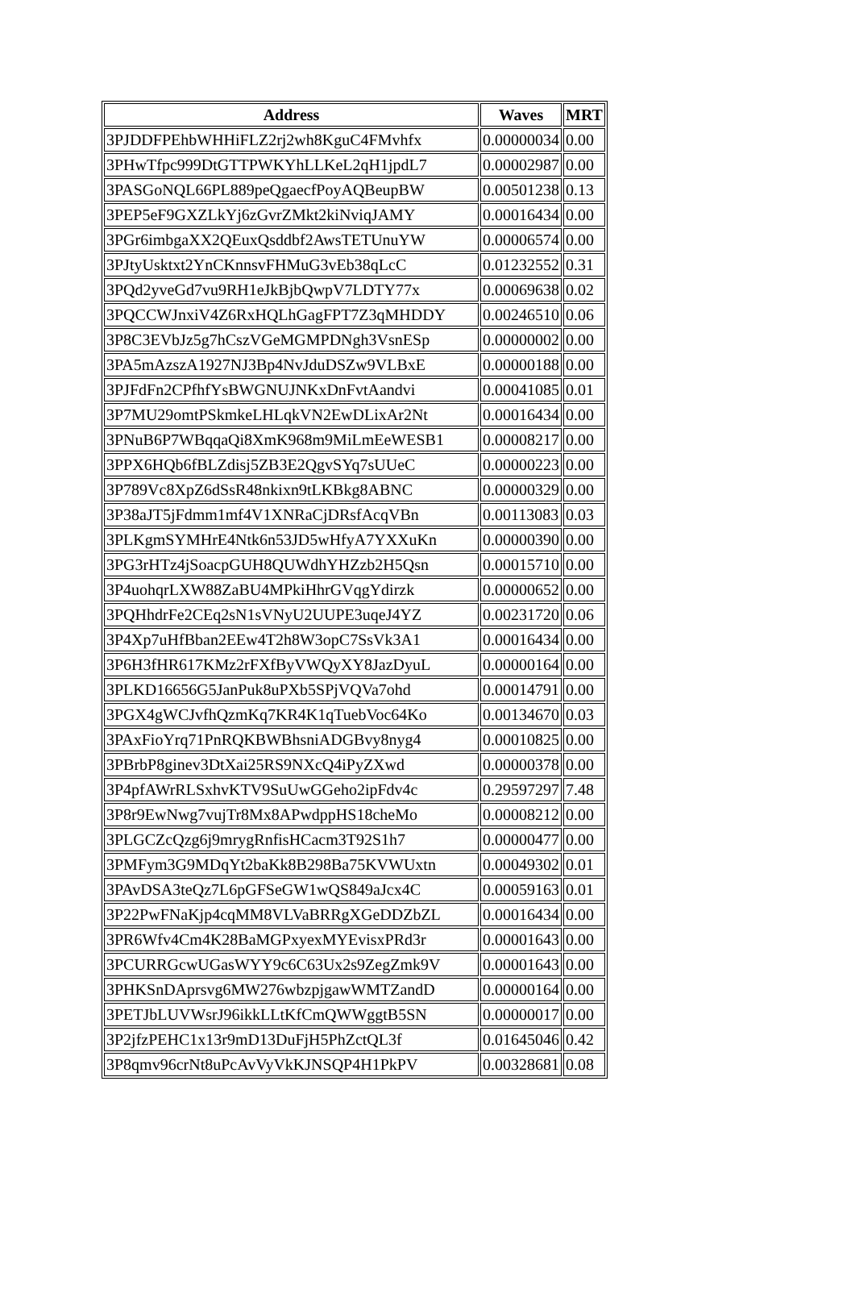| Address | Waves | MRT |
| --- | --- | --- |
| 3PJDDFPEhbWHHiFLZ2rj2wh8KguC4FMvhfx | 0.00000034 | 0.00 |
| 3PHwTfpc999DtGTTPWKYhLLKeL2qH1jpdL7 | 0.00002987 | 0.00 |
| 3PASGoNQL66PL889peQgaecfPoyAQBeupBW | 0.00501238 | 0.13 |
| 3PEP5eF9GXZLkYj6zGvrZMkt2kiNviqJAMY | 0.00016434 | 0.00 |
| 3PGr6imbgaXX2QEuxQsddbf2AwsTETUnuYW | 0.00006574 | 0.00 |
| 3PJtyUsktxt2YnCKnnsvFHMuG3vEb38qLcC | 0.01232552 | 0.31 |
| 3PQd2yveGd7vu9RH1eJkBjbQwpV7LDTY77x | 0.00069638 | 0.02 |
| 3PQCCWJnxiV4Z6RxHQLhGagFPT7Z3qMHDDY | 0.00246510 | 0.06 |
| 3P8C3EVbJz5g7hCszVGeMGMPDNgh3VsnESp | 0.00000002 | 0.00 |
| 3PA5mAzszA1927NJ3Bp4NvJduDSZw9VLBxE | 0.00000188 | 0.00 |
| 3PJFdFn2CPfhfYsBWGNUJNKxDnFvtAandvi | 0.00041085 | 0.01 |
| 3P7MU29omtPSkmkeLHLqkVN2EwDLixAr2Nt | 0.00016434 | 0.00 |
| 3PNuB6P7WBqqaQi8XmK968m9MiLmEeWESB1 | 0.00008217 | 0.00 |
| 3PPX6HQb6fBLZdisj5ZB3E2QgvSYq7sUUeC | 0.00000223 | 0.00 |
| 3P789Vc8XpZ6dSsR48nkixn9tLKBkg8ABNC | 0.00000329 | 0.00 |
| 3P38aJT5jFdmm1mf4V1XNRaCjDRsfAcqVBn | 0.00113083 | 0.03 |
| 3PLKgmSYMHrE4Ntk6n53JD5wHfyA7YXXuKn | 0.00000390 | 0.00 |
| 3PG3rHTz4jSoacpGUH8QUWdhYHZzb2H5Qsn | 0.00015710 | 0.00 |
| 3P4uohqrLXW88ZaBU4MPkiHhrGVqgYdirzk | 0.00000652 | 0.00 |
| 3PQHhdrFe2CEq2sN1sVNyU2UUPE3uqeJ4YZ | 0.00231720 | 0.06 |
| 3P4Xp7uHfBban2EEw4T2h8W3opC7SsVk3A1 | 0.00016434 | 0.00 |
| 3P6H3fHR617KMz2rFXfByVWQyXY8JazDyuL | 0.00000164 | 0.00 |
| 3PLKD16656G5JanPuk8uPXb5SPjVQVa7ohd | 0.00014791 | 0.00 |
| 3PGX4gWCJvfhQzmKq7KR4K1qTuebVoc64Ko | 0.00134670 | 0.03 |
| 3PAxFioYrq71PnRQKBWBhsniADGBvy8nyg4 | 0.00010825 | 0.00 |
| 3PBrbP8ginev3DtXai25RS9NXcQ4iPyZXwd | 0.00000378 | 0.00 |
| 3P4pfAWrRLSxhvKTV9SuUwGGeho2ipFdv4c | 0.29597297 | 7.48 |
| 3P8r9EwNwg7vujTr8Mx8APwdppHS18cheMo | 0.00008212 | 0.00 |
| 3PLGCZcQzg6j9mrygRnfisHCacm3T92S1h7 | 0.00000477 | 0.00 |
| 3PMFym3G9MDqYt2baKk8B298Ba75KVWUxtn | 0.00049302 | 0.01 |
| 3PAvDSA3teQz7L6pGFSeGW1wQS849aJcx4C | 0.00059163 | 0.01 |
| 3P22PwFNaKjp4cqMM8VLVaBRRgXGeDDZbZL | 0.00016434 | 0.00 |
| 3PR6Wfv4Cm4K28BaMGPxyexMYEvisxPRd3r | 0.00001643 | 0.00 |
| 3PCURRGcwUGasWYY9c6C63Ux2s9ZegZmk9V | 0.00001643 | 0.00 |
| 3PHKSnDAprsvg6MW276wbzpjgawWMTZandD | 0.00000164 | 0.00 |
| 3PETJbLUVWsrJ96ikkLLtKfCmQWWggtB5SN | 0.00000017 | 0.00 |
| 3P2jfzPEHC1x13r9mD13DuFjH5PhZctQL3f | 0.01645046 | 0.42 |
| 3P8qmv96crNt8uPcAvVyVkKJNSQP4H1PkPV | 0.00328681 | 0.08 |